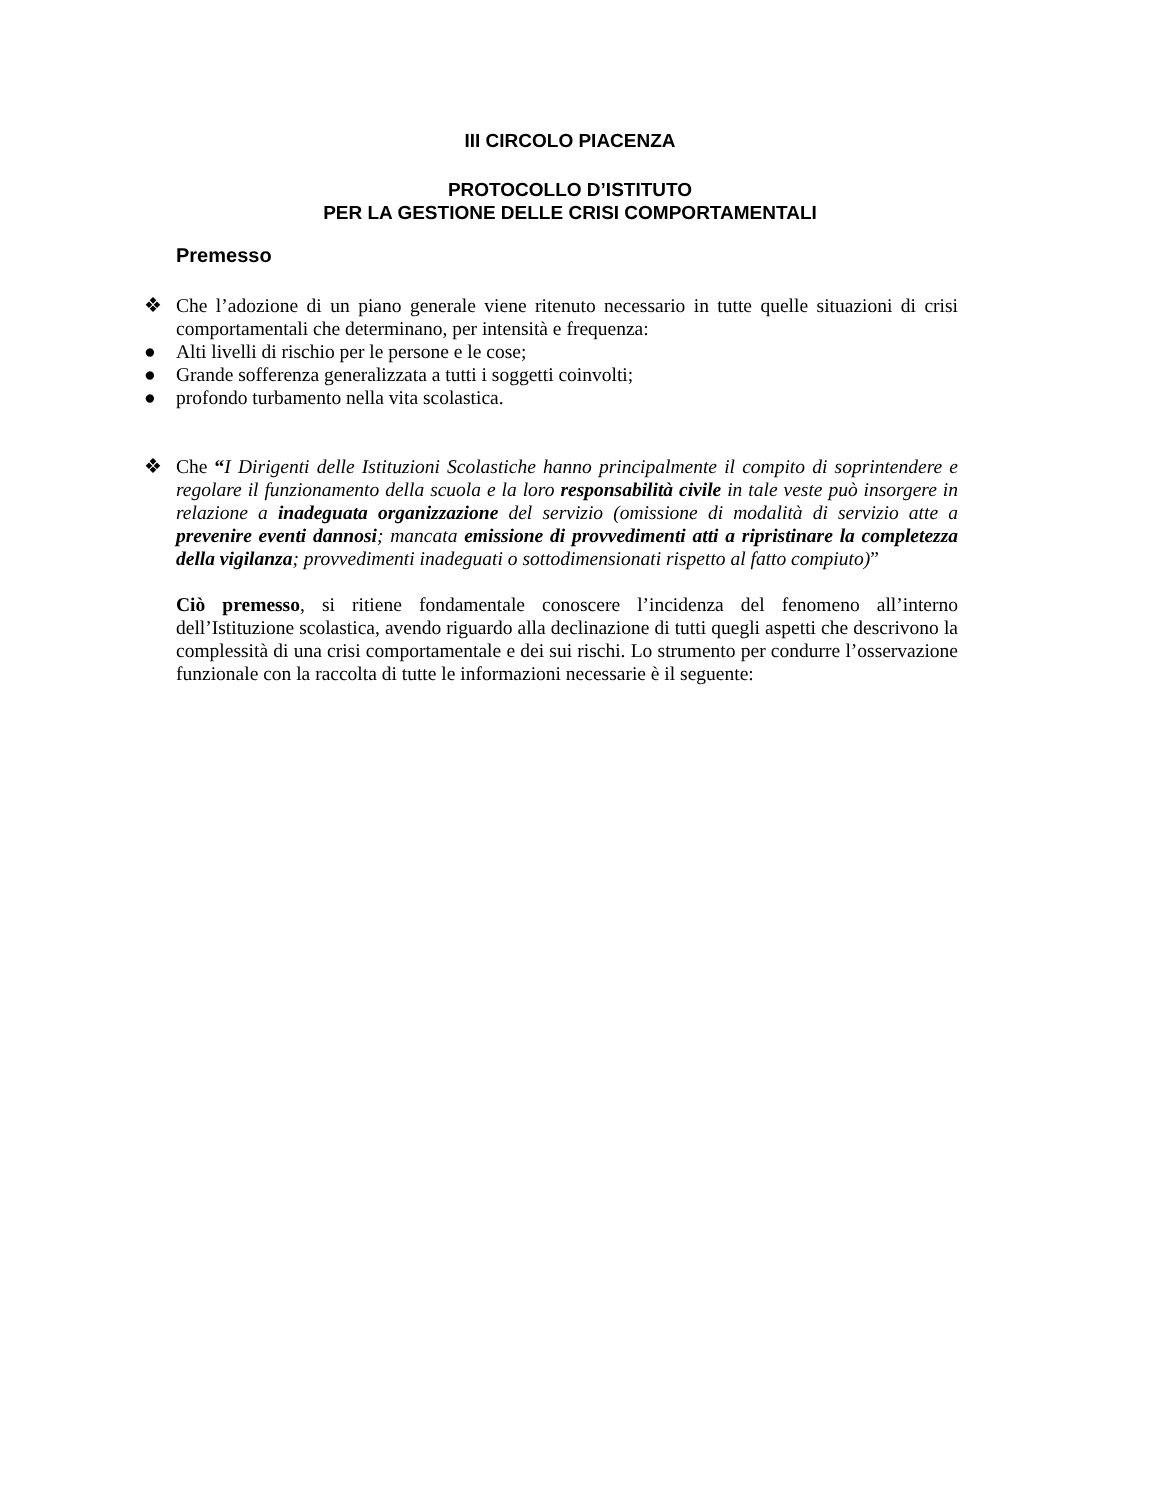III CIRCOLO PIACENZA
PROTOCOLLO D’ISTITUTO
PER LA GESTIONE DELLE CRISI COMPORTAMENTALI
Premesso
❖ Che l’adozione di un piano generale viene ritenuto necessario in tutte quelle situazioni di crisi comportamentali che determinano, per intensità e frequenza:
● Alti livelli di rischio per le persone e le cose;
● Grande sofferenza generalizzata a tutti i soggetti coinvolti;
● profondo turbamento nella vita scolastica.
❖ Che “I Dirigenti delle Istituzioni Scolastiche hanno principalmente il compito di soprintendere e regolare il funzionamento della scuola e la loro responsabilità civile in tale veste può insorgere in relazione a inadeguata organizzazione del servizio (omissione di modalità di servizio atte a prevenire eventi dannosi; mancata emissione di provvedimenti atti a ripristinare la completezza della vigilanza; provvedimenti inadeguati o sottodimensionati rispetto al fatto compiuto)”
Ciò premesso, si ritiene fondamentale conoscere l’incidenza del fenomeno all’interno dell’Istituzione scolastica, avendo riguardo alla declinazione di tutti quegli aspetti che descrivono la complessità di una crisi comportamentale e dei sui rischi. Lo strumento per condurre l’osservazione funzionale con la raccolta di tutte le informazioni necessarie è il seguente: